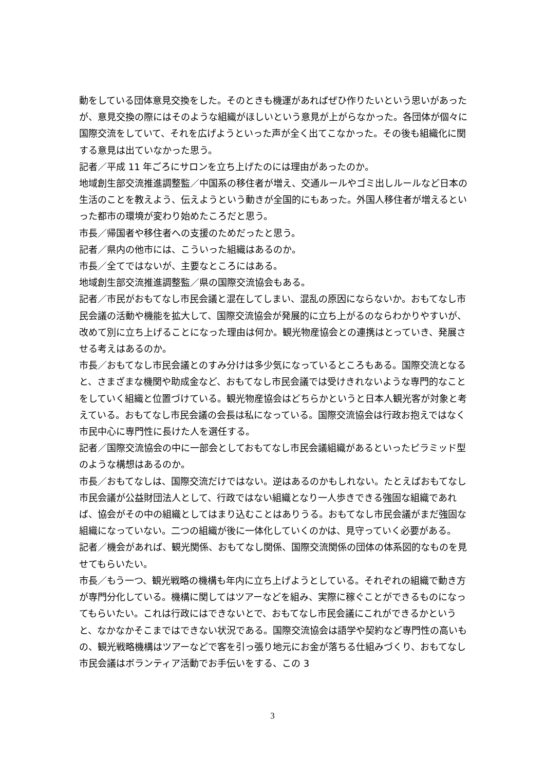動をしている団体意見交換をした。そのときも機運があればぜひ作りたいという思いがあったが、意見交換の際にはそのような組織がほしいという意見が上がらなかった。各団体が個々に国際交流をしていて、それを広げようといった声が全く出てこなかった。その後も組織化に関する意見は出ていなかった思う。
記者／平成 11 年ごろにサロンを立ち上げたのには理由があったのか。
地域創生部交流推進調整監／中国系の移住者が増え、交通ルールやゴミ出しルールなど日本の生活のことを教えよう、伝えようという動きが全国的にもあった。外国人移住者が増えるといった都市の環境が変わり始めたころだと思う。
市長／帰国者や移住者への支援のためだったと思う。
記者／県内の他市には、こういった組織はあるのか。
市長／全てではないが、主要なところにはある。
地域創生部交流推進調整監／県の国際交流協会もある。
記者／市民がおもてなし市民会議と混在してしまい、混乱の原因にならないか。おもてなし市民会議の活動や機能を拡大して、国際交流協会が発展的に立ち上がるのならわかりやすいが、改めて別に立ち上げることになった理由は何か。観光物産協会との連携はとっていき、発展させる考えはあるのか。
市長／おもてなし市民会議とのすみ分けは多少気になっているところもある。国際交流となると、さまざまな機関や助成金など、おもてなし市民会議では受けきれないような専門的なことをしていく組織と位置づけている。観光物産協会はどちらかというと日本人観光客が対象と考えている。おもてなし市民会議の会長は私になっている。国際交流協会は行政お抱えではなく市民中心に専門性に長けた人を選任する。
記者／国際交流協会の中に一部会としておもてなし市民会議組織があるといったピラミッド型のような構想はあるのか。
市長／おもてなしは、国際交流だけではない。逆はあるのかもしれない。たとえばおもてなし市民会議が公益財団法人として、行政ではない組織となり一人歩きできる強固な組織であれば、協会がその中の組織としてはまり込むことはありうる。おもてなし市民会議がまだ強固な組織になっていない。二つの組織が後に一体化していくのかは、見守っていく必要がある。
記者／機会があれば、観光関係、おもてなし関係、国際交流関係の団体の体系図的なものを見せてもらいたい。
市長／もう一つ、観光戦略の機構も年内に立ち上げようとしている。それぞれの組織で動き方が専門分化している。機構に関してはツアーなどを組み、実際に稼ぐことができるものになってもらいたい。これは行政にはできないとで、おもてなし市民会議にこれができるかというと、なかなかそこまではできない状況である。国際交流協会は語学や契約など専門性の高いもの、観光戦略機構はツアーなどで客を引っ張り地元にお金が落ちる仕組みづくり、おもてなし市民会議はボランティア活動でお手伝いをする、この 3
3